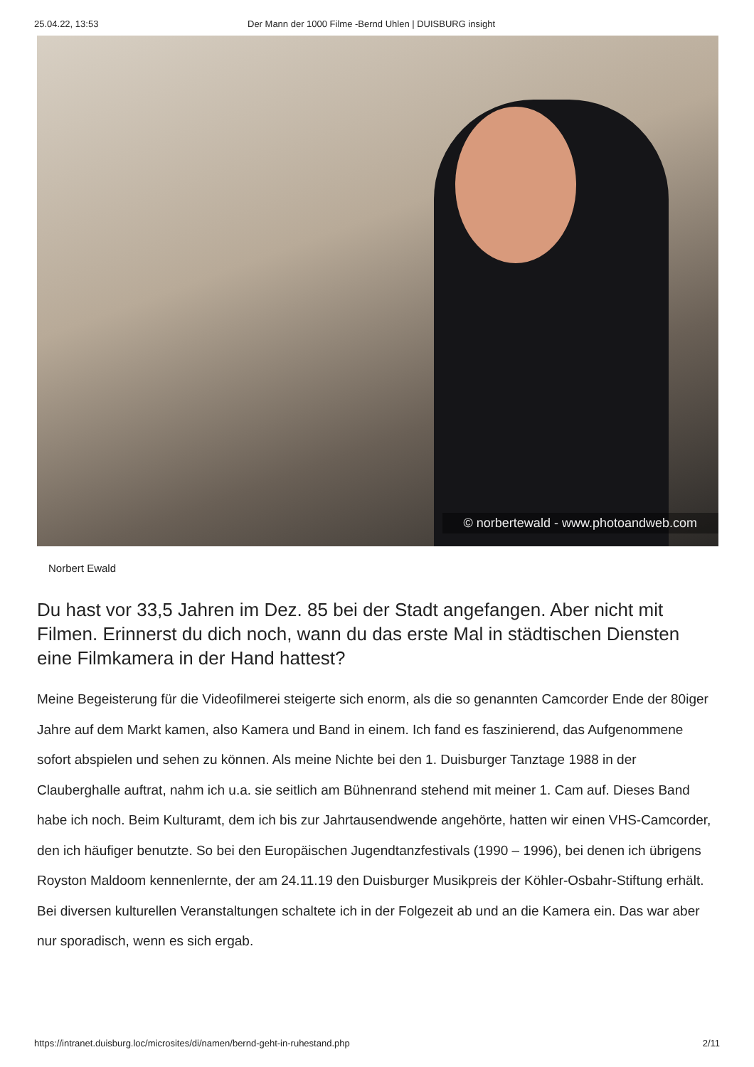25.04.22, 13:53 Der Mann der 1000 Filme -Bernd Uhlen | DUISBURG insight
© norbertewald - www.photoandweb.com
Norbert Ewald
Du hast vor 33,5 Jahren im Dez. 85 bei der Stadt angefangen. Aber nicht mit Filmen. Erinnerst du dich noch, wann du das erste Mal in städtischen Diensten eine Filmkamera in der Hand hattest?
Meine Begeisterung für die Videofilmerei steigerte sich enorm, als die so genannten Camcorder Ende der 80iger Jahre auf dem Markt kamen, also Kamera und Band in einem. Ich fand es faszinierend, das Aufgenommene sofort abspielen und sehen zu können. Als meine Nichte bei den 1. Duisburger Tanztage 1988 in der Clauberghalle auftrat, nahm ich u.a. sie seitlich am Bühnenrand stehend mit meiner 1. Cam auf. Dieses Band habe ich noch. Beim Kulturamt, dem ich bis zur Jahrtausendwende angehörte, hatten wir einen VHS-Camcorder, den ich häufiger benutzte. So bei den Europäischen Jugendtanzfestivals (1990 – 1996), bei denen ich übrigens Royston Maldoom kennenlernte, der am 24.11.19 den Duisburger Musikpreis der Köhler-Osbahr-Stiftung erhält.
Bei diversen kulturellen Veranstaltungen schaltete ich in der Folgezeit ab und an die Kamera ein. Das war aber nur sporadisch, wenn es sich ergab.
https://intranet.duisburg.loc/microsites/di/namen/bernd-geht-in-ruhestand.php 2/11